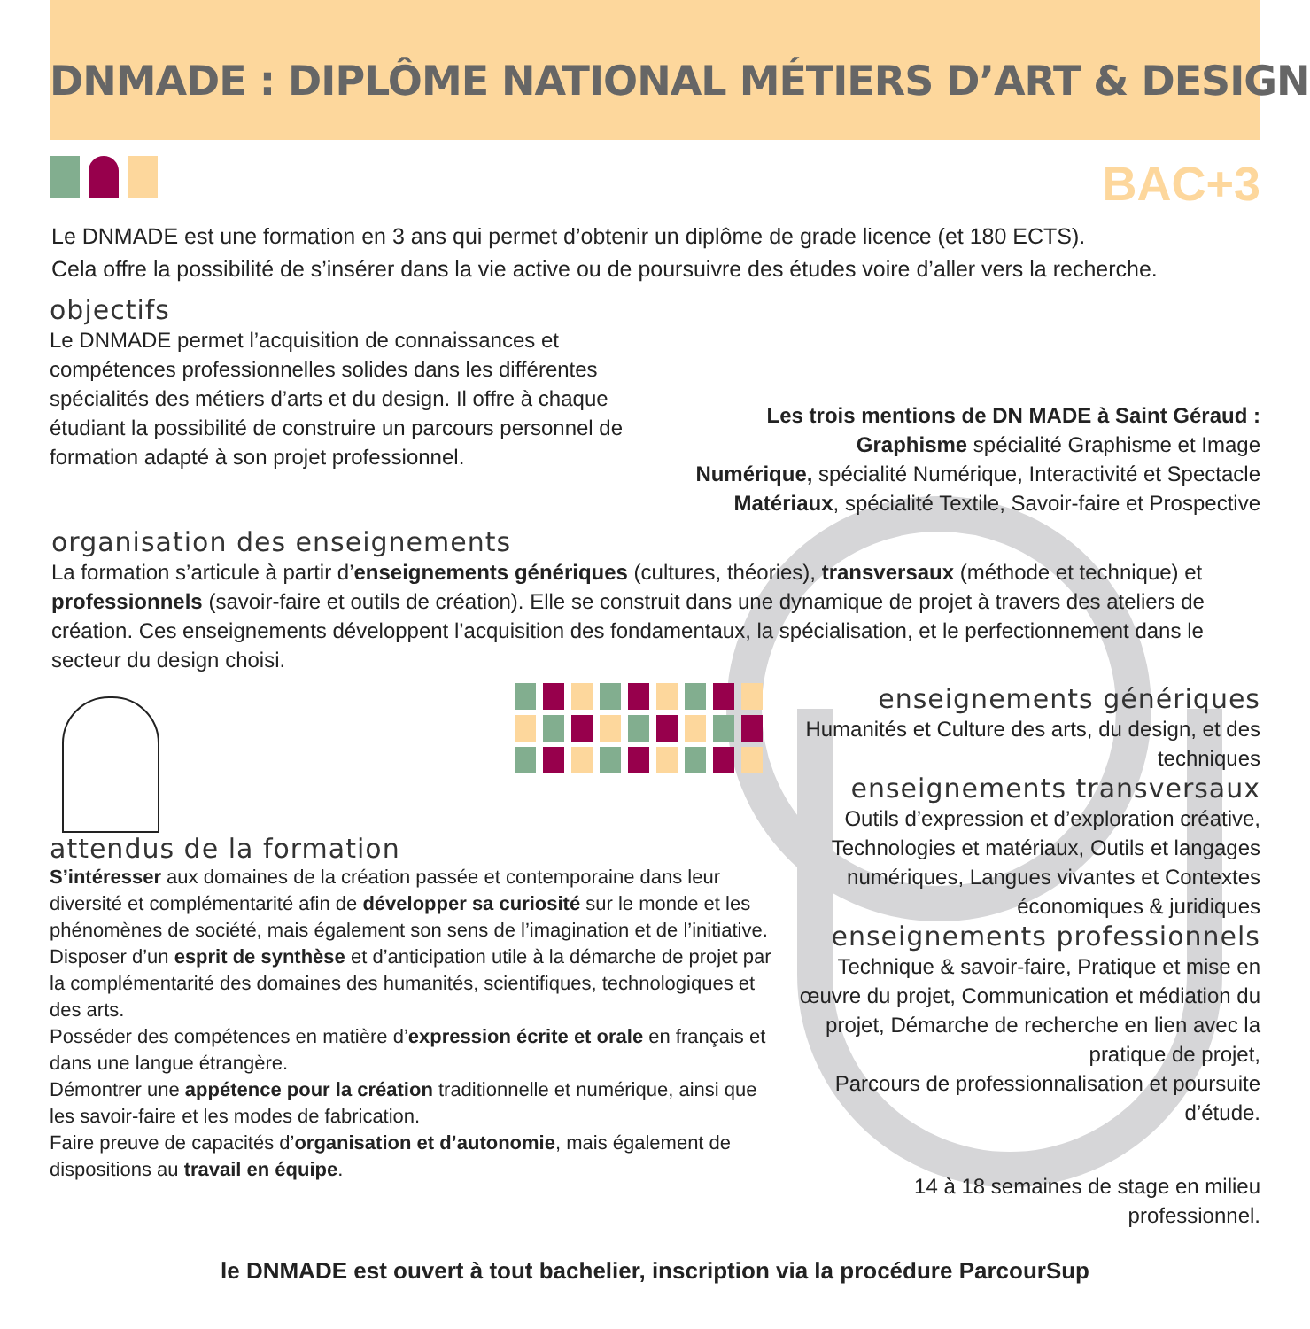DNMADE : DIPLÔME NATIONAL MÉTIERS D’ART & DESIGN
BAC+3
Le DNMADE est une formation en 3 ans qui permet d’obtenir un diplôme de grade licence (et 180 ECTS).
Cela offre la possibilité de s’insérer dans la vie active ou de poursuivre des études voire d’aller vers la recherche.
objectifs
Le DNMADE permet l’acquisition de connaissances et compétences professionnelles solides dans les différentes spécialités des métiers d’arts et du design. Il offre à chaque étudiant la possibilité de construire un parcours personnel de formation adapté à son projet professionnel.
Les trois mentions de DN MADE à Saint Géraud :
Graphisme spécialité Graphisme et Image
Numérique, spécialité Numérique, Interactivité et Spectacle
Matériaux, spécialité Textile, Savoir-faire et Prospective
organisation des enseignements
La formation s’articule à partir d’enseignements génériques (cultures, théories), transversaux (méthode et technique) et professionnels (savoir-faire et outils de création). Elle se construit dans une dynamique de projet à travers des ateliers de création. Ces enseignements développent l’acquisition des fondamentaux, la spécialisation, et le perfectionnement dans le secteur du design choisi.
attendus de la formation
S’intéresser aux domaines de la création passée et contemporaine dans leur diversité et complémentarité afin de développer sa curiosité sur le monde et les phénomènes de société, mais également son sens de l’imagination et de l’initiative.
Disposer d’un esprit de synthèse et d’anticipation utile à la démarche de projet par la complémentarité des domaines des humanités, scientifiques, technologiques et des arts.
Posséder des compétences en matière d’expression écrite et orale en français et dans une langue étrangère.
Démontrer une appétence pour la création traditionnelle et numérique, ainsi que les savoir-faire et les modes de fabrication.
Faire preuve de capacités d’organisation et d’autonomie, mais également de dispositions au travail en équipe.
enseignements génériques
Humanités et Culture des arts, du design, et des techniques
enseignements transversaux
Outils d’expression et d’exploration créative, Technologies et matériaux, Outils et langages numériques, Langues vivantes et Contextes économiques & juridiques
enseignements professionnels
Technique & savoir-faire, Pratique et mise en œuvre du projet, Communication et médiation du projet, Démarche de recherche en lien avec la pratique de projet,
Parcours de professionnalisation et poursuite d’étude.
14 à 18 semaines de stage en milieu professionnel.
le DNMADE est ouvert à tout bachelier, inscription via la procédure ParcourSup